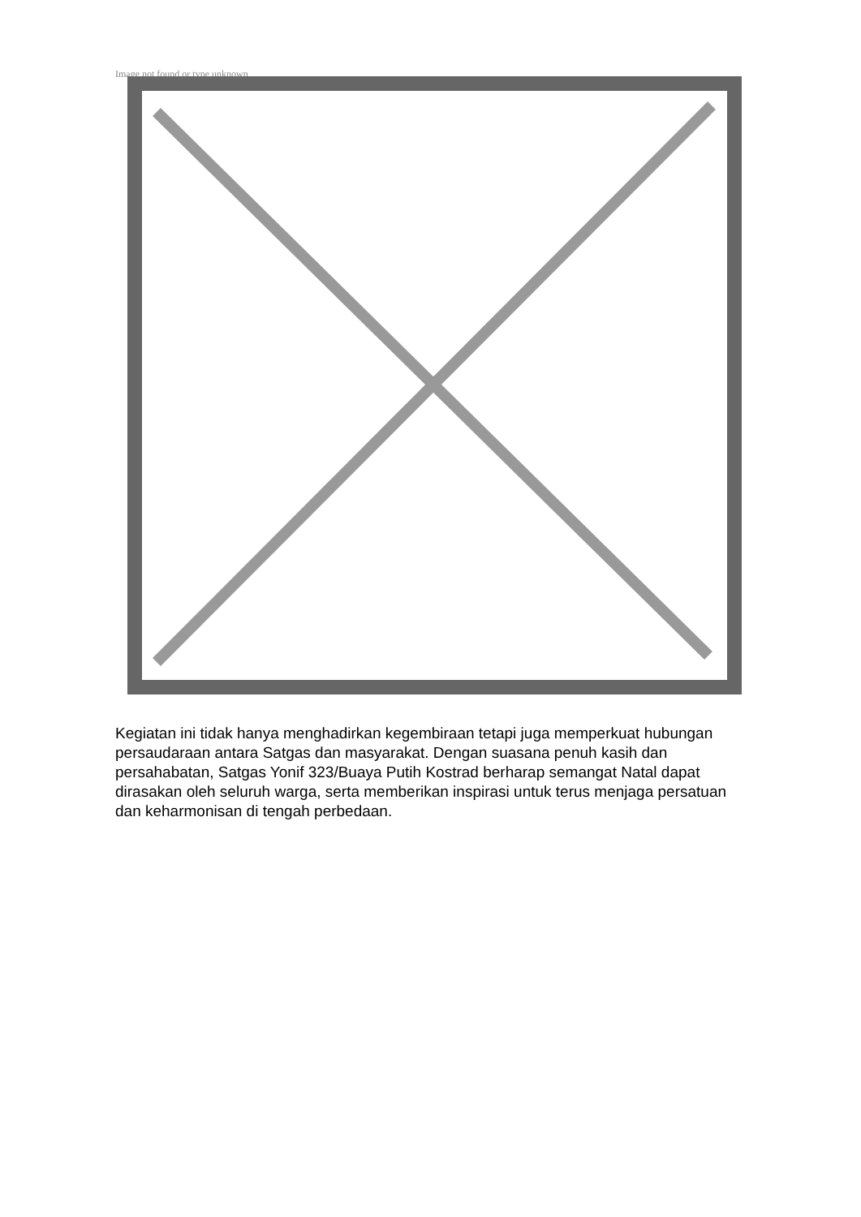Image not found or type unknown
Kegiatan ini tidak hanya menghadirkan kegembiraan tetapi juga memperkuat hubungan persaudaraan antara Satgas dan masyarakat. Dengan suasana penuh kasih dan persahabatan, Satgas Yonif 323/Buaya Putih Kostrad berharap semangat Natal dapat dirasakan oleh seluruh warga, serta memberikan inspirasi untuk terus menjaga persatuan dan keharmonisan di tengah perbedaan.